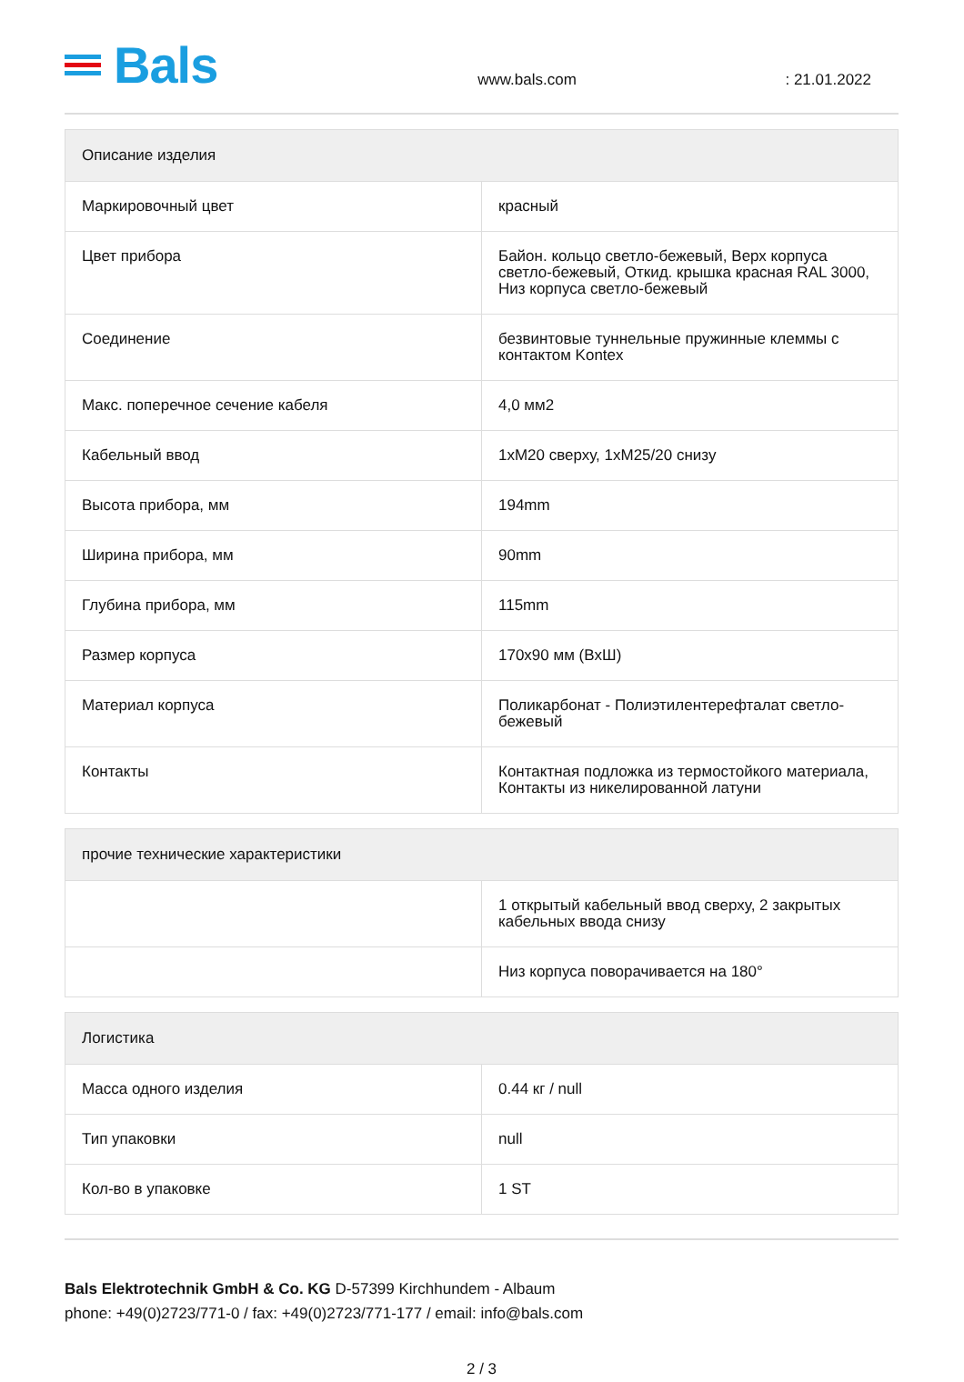Bals
www.bals.com
: 21.01.2022
| Описание изделия | |
| --- | --- |
| Маркировочный цвет | красный |
| Цвет прибора | Байон. кольцо светло-бежевый, Верх корпуса светло-бежевый, Откид. крышка красная RAL 3000, Низ корпуса светло-бежевый |
| Соединение | безвинтовые туннельные пружинные клеммы с контактом Kontex |
| Макс. поперечное сечение кабеля | 4,0 мм2 |
| Кабельный ввод | 1xM20 сверху, 1xM25/20 снизу |
| Высота прибора, мм | 194mm |
| Ширина прибора, мм | 90mm |
| Глубина прибора, мм | 115mm |
| Размер корпуса | 170x90 мм (ВxШ) |
| Материал корпуса | Поликарбонат - Полиэтилентерефталат светло-бежевый |
| Контакты | Контактная подложка из термостойкого материала, Контакты из никелированной латуни |
| прочие технические характеристики | |
| --- | --- |
| | 1 открытый кабельный ввод сверху, 2 закрытых кабельных ввода снизу |
| | Низ корпуса поворачивается на 180° |
| Логистика | |
| --- | --- |
| Масса одного изделия | 0.44 кг / null |
| Тип упаковки | null |
| Кол-во в упаковке | 1 ST |
Bals Elektrotechnik GmbH & Co. KG D-57399 Kirchhundem - Albaum
phone: +49(0)2723/771-0 / fax: +49(0)2723/771-177 / email: info@bals.com
2 / 3